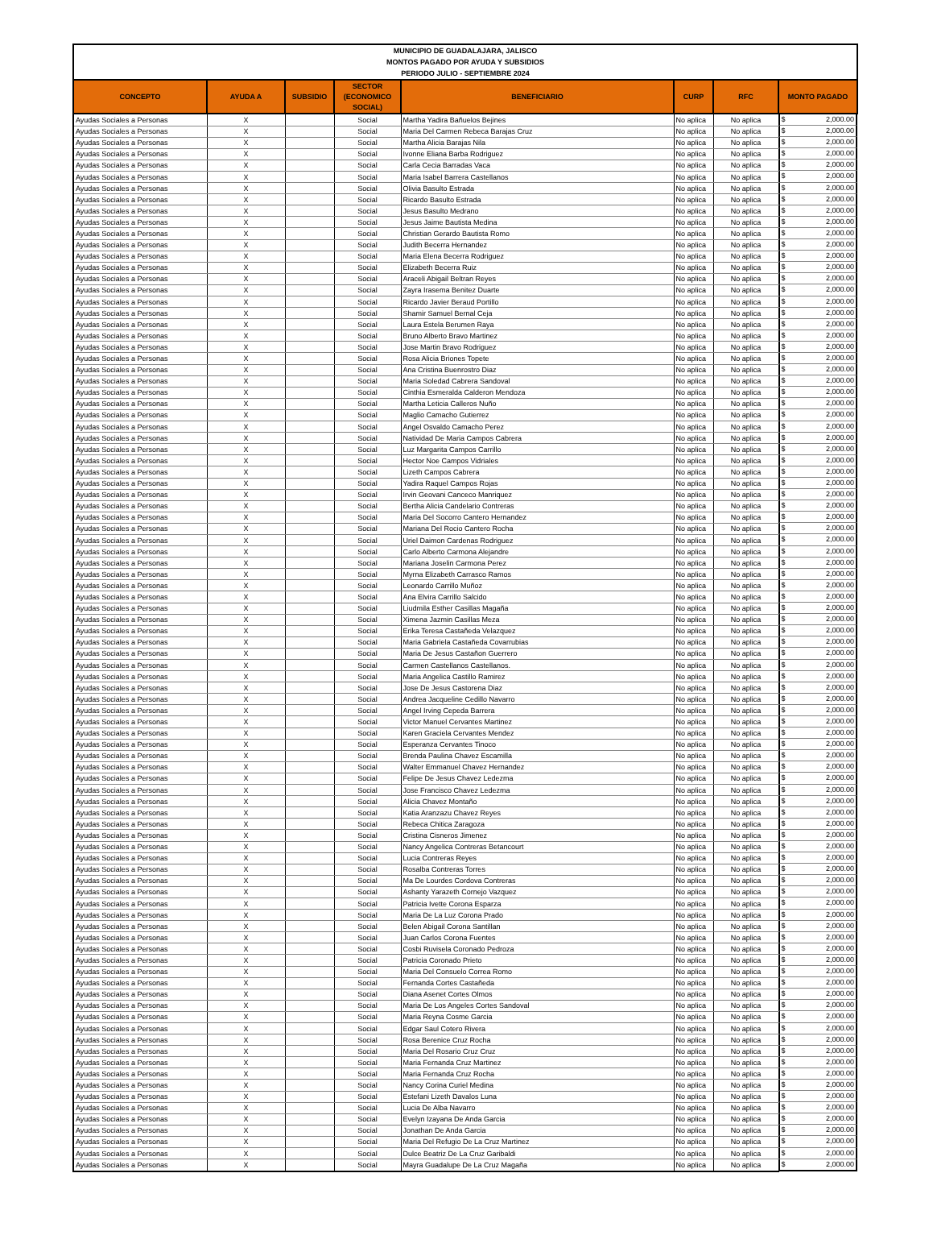| MUNICIPIO DE GUADALAJARA, JALISCO | | | | | | | |
| MONTOS PAGADO POR AYUDA Y SUBSIDIOS | | | | | | | |
| PERIODO JULIO - SEPTIEMBRE 2024 | | | | | | | |
| CONCEPTO | AYUDA A | SUBSIDIO | SECTOR (ECONOMICO SOCIAL) | BENEFICIARIO | CURP | RFC | MONTO PAGADO |
| Ayudas Sociales a Personas | X | | Social | Martha Yadira Bañuelos Bejines | No aplica | No aplica | $ 2,000.00 |
| Ayudas Sociales a Personas | X | | Social | Maria Del Carmen Rebeca Barajas Cruz | No aplica | No aplica | $ 2,000.00 |
| Ayudas Sociales a Personas | X | | Social | Martha Alicia Barajas Nila | No aplica | No aplica | $ 2,000.00 |
| Ayudas Sociales a Personas | X | | Social | Ivonne Eliana Barba Rodriguez | No aplica | No aplica | $ 2,000.00 |
| Ayudas Sociales a Personas | X | | Social | Carla Cecia Barradas Vaca | No aplica | No aplica | $ 2,000.00 |
| Ayudas Sociales a Personas | X | | Social | Maria Isabel Barrera Castellanos | No aplica | No aplica | $ 2,000.00 |
| Ayudas Sociales a Personas | X | | Social | Olivia Basulto Estrada | No aplica | No aplica | $ 2,000.00 |
| Ayudas Sociales a Personas | X | | Social | Ricardo Basulto Estrada | No aplica | No aplica | $ 2,000.00 |
| Ayudas Sociales a Personas | X | | Social | Jesus Basulto Medrano | No aplica | No aplica | $ 2,000.00 |
| Ayudas Sociales a Personas | X | | Social | Jesus Jaime Bautista Medina | No aplica | No aplica | $ 2,000.00 |
| Ayudas Sociales a Personas | X | | Social | Christian Gerardo Bautista Romo | No aplica | No aplica | $ 2,000.00 |
| Ayudas Sociales a Personas | X | | Social | Judith Becerra Hernandez | No aplica | No aplica | $ 2,000.00 |
| Ayudas Sociales a Personas | X | | Social | Maria Elena Becerra Rodriguez | No aplica | No aplica | $ 2,000.00 |
| Ayudas Sociales a Personas | X | | Social | Elizabeth Becerra Ruiz | No aplica | No aplica | $ 2,000.00 |
| Ayudas Sociales a Personas | X | | Social | Araceli Abigail Beltran Reyes | No aplica | No aplica | $ 2,000.00 |
| Ayudas Sociales a Personas | X | | Social | Zayra Irasema Benitez Duarte | No aplica | No aplica | $ 2,000.00 |
| Ayudas Sociales a Personas | X | | Social | Ricardo Javier Beraud Portillo | No aplica | No aplica | $ 2,000.00 |
| Ayudas Sociales a Personas | X | | Social | Shamir Samuel Bernal Ceja | No aplica | No aplica | $ 2,000.00 |
| Ayudas Sociales a Personas | X | | Social | Laura Estela Berumen Raya | No aplica | No aplica | $ 2,000.00 |
| Ayudas Sociales a Personas | X | | Social | Bruno Alberto Bravo Martinez | No aplica | No aplica | $ 2,000.00 |
| Ayudas Sociales a Personas | X | | Social | Jose Martin Bravo Rodriguez | No aplica | No aplica | $ 2,000.00 |
| Ayudas Sociales a Personas | X | | Social | Rosa Alicia Briones Topete | No aplica | No aplica | $ 2,000.00 |
| Ayudas Sociales a Personas | X | | Social | Ana Cristina Buenrostro Diaz | No aplica | No aplica | $ 2,000.00 |
| Ayudas Sociales a Personas | X | | Social | Maria Soledad Cabrera Sandoval | No aplica | No aplica | $ 2,000.00 |
| Ayudas Sociales a Personas | X | | Social | Cinthia Esmeralda Calderon Mendoza | No aplica | No aplica | $ 2,000.00 |
| Ayudas Sociales a Personas | X | | Social | Martha Leticia Calleros Nuño | No aplica | No aplica | $ 2,000.00 |
| Ayudas Sociales a Personas | X | | Social | Maglio Camacho Gutierrez | No aplica | No aplica | $ 2,000.00 |
| Ayudas Sociales a Personas | X | | Social | Angel Osvaldo Camacho Perez | No aplica | No aplica | $ 2,000.00 |
| Ayudas Sociales a Personas | X | | Social | Natividad De Maria Campos Cabrera | No aplica | No aplica | $ 2,000.00 |
| Ayudas Sociales a Personas | X | | Social | Luz Margarita Campos Carrillo | No aplica | No aplica | $ 2,000.00 |
| Ayudas Sociales a Personas | X | | Social | Hector Noe Campos Vidriales | No aplica | No aplica | $ 2,000.00 |
| Ayudas Sociales a Personas | X | | Social | Lizeth Campos Cabrera | No aplica | No aplica | $ 2,000.00 |
| Ayudas Sociales a Personas | X | | Social | Yadira Raquel Campos Rojas | No aplica | No aplica | $ 2,000.00 |
| Ayudas Sociales a Personas | X | | Social | Irvin Geovani Canceco Manriquez | No aplica | No aplica | $ 2,000.00 |
| Ayudas Sociales a Personas | X | | Social | Bertha Alicia Candelario Contreras | No aplica | No aplica | $ 2,000.00 |
| Ayudas Sociales a Personas | X | | Social | Maria Del Socorro Cantero Hernandez | No aplica | No aplica | $ 2,000.00 |
| Ayudas Sociales a Personas | X | | Social | Mariana Del Rocio Cantero Rocha | No aplica | No aplica | $ 2,000.00 |
| Ayudas Sociales a Personas | X | | Social | Uriel Daimon Cardenas Rodriguez | No aplica | No aplica | $ 2,000.00 |
| Ayudas Sociales a Personas | X | | Social | Carlo Alberto Carmona Alejandre | No aplica | No aplica | $ 2,000.00 |
| Ayudas Sociales a Personas | X | | Social | Mariana Joselin Carmona Perez | No aplica | No aplica | $ 2,000.00 |
| Ayudas Sociales a Personas | X | | Social | Myrna Elizabeth Carrasco Ramos | No aplica | No aplica | $ 2,000.00 |
| Ayudas Sociales a Personas | X | | Social | Leonardo Carrillo Muñoz | No aplica | No aplica | $ 2,000.00 |
| Ayudas Sociales a Personas | X | | Social | Ana Elvira Carrillo Salcido | No aplica | No aplica | $ 2,000.00 |
| Ayudas Sociales a Personas | X | | Social | Liudmila Esther Casillas Magaña | No aplica | No aplica | $ 2,000.00 |
| Ayudas Sociales a Personas | X | | Social | Ximena Jazmin Casillas Meza | No aplica | No aplica | $ 2,000.00 |
| Ayudas Sociales a Personas | X | | Social | Erika Teresa Castañeda Velazquez | No aplica | No aplica | $ 2,000.00 |
| Ayudas Sociales a Personas | X | | Social | Maria Gabriela Castañeda Covarrubias | No aplica | No aplica | $ 2,000.00 |
| Ayudas Sociales a Personas | X | | Social | Maria De Jesus Castañon Guerrero | No aplica | No aplica | $ 2,000.00 |
| Ayudas Sociales a Personas | X | | Social | Carmen Castellanos Castellanos. | No aplica | No aplica | $ 2,000.00 |
| Ayudas Sociales a Personas | X | | Social | Maria Angelica Castillo Ramirez | No aplica | No aplica | $ 2,000.00 |
| Ayudas Sociales a Personas | X | | Social | Jose De Jesus Castorena Diaz | No aplica | No aplica | $ 2,000.00 |
| Ayudas Sociales a Personas | X | | Social | Andrea Jacqueline Cedillo Navarro | No aplica | No aplica | $ 2,000.00 |
| Ayudas Sociales a Personas | X | | Social | Angel Irving Cepeda Barrera | No aplica | No aplica | $ 2,000.00 |
| Ayudas Sociales a Personas | X | | Social | Victor Manuel Cervantes Martinez | No aplica | No aplica | $ 2,000.00 |
| Ayudas Sociales a Personas | X | | Social | Karen Graciela Cervantes Mendez | No aplica | No aplica | $ 2,000.00 |
| Ayudas Sociales a Personas | X | | Social | Esperanza Cervantes Tinoco | No aplica | No aplica | $ 2,000.00 |
| Ayudas Sociales a Personas | X | | Social | Brenda Paulina Chavez Escamilla | No aplica | No aplica | $ 2,000.00 |
| Ayudas Sociales a Personas | X | | Social | Walter Emmanuel Chavez Hernandez | No aplica | No aplica | $ 2,000.00 |
| Ayudas Sociales a Personas | X | | Social | Felipe De Jesus Chavez Ledezma | No aplica | No aplica | $ 2,000.00 |
| Ayudas Sociales a Personas | X | | Social | Jose Francisco Chavez Ledezma | No aplica | No aplica | $ 2,000.00 |
| Ayudas Sociales a Personas | X | | Social | Alicia Chavez Montaño | No aplica | No aplica | $ 2,000.00 |
| Ayudas Sociales a Personas | X | | Social | Katia Aranzazu Chavez Reyes | No aplica | No aplica | $ 2,000.00 |
| Ayudas Sociales a Personas | X | | Social | Rebeca Chitica Zaragoza | No aplica | No aplica | $ 2,000.00 |
| Ayudas Sociales a Personas | X | | Social | Cristina Cisneros Jimenez | No aplica | No aplica | $ 2,000.00 |
| Ayudas Sociales a Personas | X | | Social | Nancy Angelica Contreras Betancourt | No aplica | No aplica | $ 2,000.00 |
| Ayudas Sociales a Personas | X | | Social | Lucia Contreras Reyes | No aplica | No aplica | $ 2,000.00 |
| Ayudas Sociales a Personas | X | | Social | Rosalba Contreras Torres | No aplica | No aplica | $ 2,000.00 |
| Ayudas Sociales a Personas | X | | Social | Ma De Lourdes Cordova Contreras | No aplica | No aplica | $ 2,000.00 |
| Ayudas Sociales a Personas | X | | Social | Ashanty Yarazeth Cornejo Vazquez | No aplica | No aplica | $ 2,000.00 |
| Ayudas Sociales a Personas | X | | Social | Patricia Ivette Corona Esparza | No aplica | No aplica | $ 2,000.00 |
| Ayudas Sociales a Personas | X | | Social | Maria De La Luz Corona Prado | No aplica | No aplica | $ 2,000.00 |
| Ayudas Sociales a Personas | X | | Social | Belen Abigail Corona Santillan | No aplica | No aplica | $ 2,000.00 |
| Ayudas Sociales a Personas | X | | Social | Juan Carlos Corona Fuentes | No aplica | No aplica | $ 2,000.00 |
| Ayudas Sociales a Personas | X | | Social | Cosbi Ruvisela Coronado Pedroza | No aplica | No aplica | $ 2,000.00 |
| Ayudas Sociales a Personas | X | | Social | Patricia Coronado Prieto | No aplica | No aplica | $ 2,000.00 |
| Ayudas Sociales a Personas | X | | Social | Maria Del Consuelo Correa Romo | No aplica | No aplica | $ 2,000.00 |
| Ayudas Sociales a Personas | X | | Social | Fernanda Cortes Castañeda | No aplica | No aplica | $ 2,000.00 |
| Ayudas Sociales a Personas | X | | Social | Diana Asenet Cortes Olmos | No aplica | No aplica | $ 2,000.00 |
| Ayudas Sociales a Personas | X | | Social | Maria De Los Angeles Cortes Sandoval | No aplica | No aplica | $ 2,000.00 |
| Ayudas Sociales a Personas | X | | Social | Maria Reyna Cosme Garcia | No aplica | No aplica | $ 2,000.00 |
| Ayudas Sociales a Personas | X | | Social | Edgar Saul Cotero Rivera | No aplica | No aplica | $ 2,000.00 |
| Ayudas Sociales a Personas | X | | Social | Rosa Berenice Cruz Rocha | No aplica | No aplica | $ 2,000.00 |
| Ayudas Sociales a Personas | X | | Social | Maria Del Rosario Cruz Cruz | No aplica | No aplica | $ 2,000.00 |
| Ayudas Sociales a Personas | X | | Social | Maria Fernanda Cruz Martinez | No aplica | No aplica | $ 2,000.00 |
| Ayudas Sociales a Personas | X | | Social | Maria Fernanda Cruz Rocha | No aplica | No aplica | $ 2,000.00 |
| Ayudas Sociales a Personas | X | | Social | Nancy Corina Curiel Medina | No aplica | No aplica | $ 2,000.00 |
| Ayudas Sociales a Personas | X | | Social | Estefani Lizeth Davalos Luna | No aplica | No aplica | $ 2,000.00 |
| Ayudas Sociales a Personas | X | | Social | Lucia De Alba Navarro | No aplica | No aplica | $ 2,000.00 |
| Ayudas Sociales a Personas | X | | Social | Evelyn Izayana De Anda Garcia | No aplica | No aplica | $ 2,000.00 |
| Ayudas Sociales a Personas | X | | Social | Jonathan De Anda Garcia | No aplica | No aplica | $ 2,000.00 |
| Ayudas Sociales a Personas | X | | Social | Maria Del Refugio De La Cruz Martinez | No aplica | No aplica | $ 2,000.00 |
| Ayudas Sociales a Personas | X | | Social | Dulce Beatriz De La Cruz Garibaldi | No aplica | No aplica | $ 2,000.00 |
| Ayudas Sociales a Personas | X | | Social | Mayra Guadalupe De La Cruz Magaña | No aplica | No aplica | $ 2,000.00 |